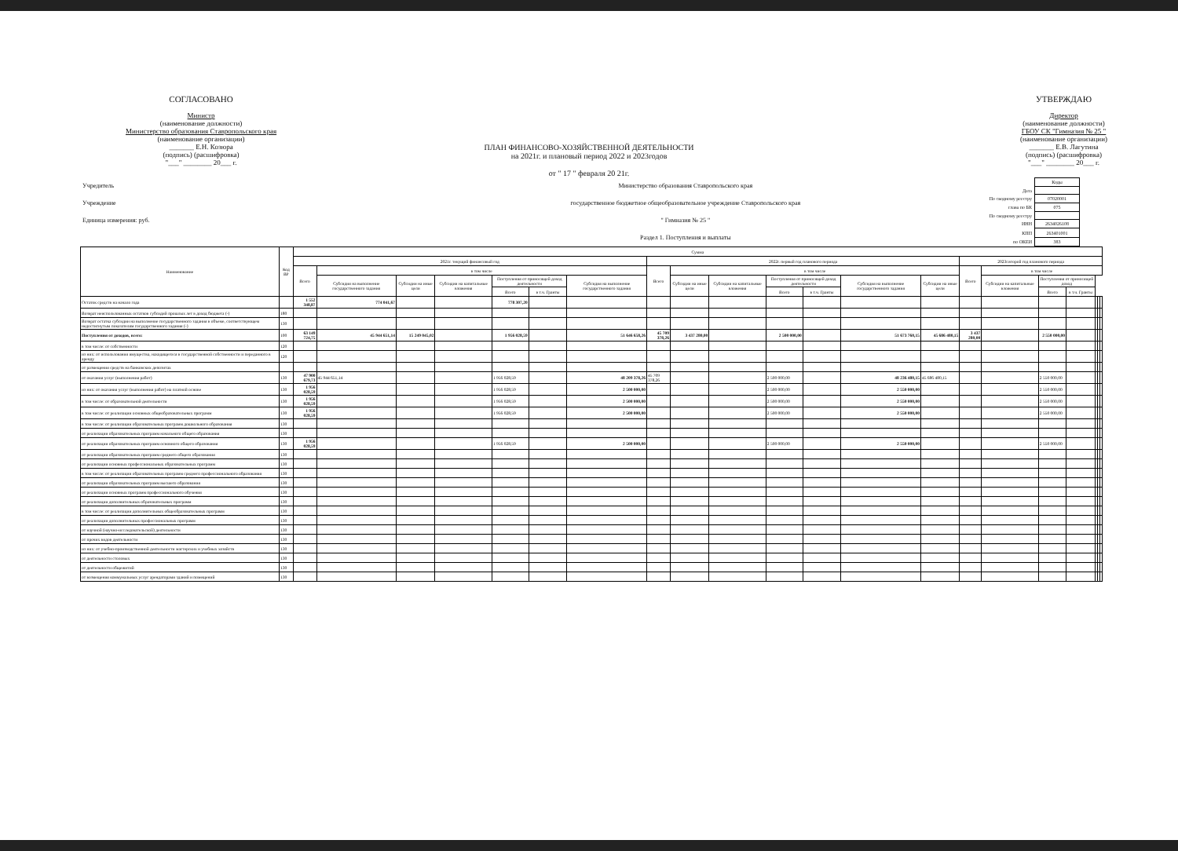СОГЛАСОВАНО
Министр
(наименование должности)
Министерство образования Ставропольского края
(наименование организации)
_______ Е.Н. Козюра
(подпись) (расшифровка)
"___" ________ 20___ г.
УТВЕРЖДАЮ
Директор
(наименование должности)
ГБОУ СК "Гимназия № 25 "
(наименование организации)
_______ Е.В. Лагутина
(подпись) (расшифровка)
"___" ________ 20___ г.
ПЛАН ФИНАНСОВО-ХОЗЯЙСТВЕННОЙ ДЕЯТЕЛЬНОСТИ
на 2021г. и плановый период 2022 и 2023годов
от " 17 " февраля 20 21г.
Учредитель
Учреждение
Единица измерения: руб.
Министерство образования Ставропольского края
государственное бюджетное общеобразовательное учреждение Ставропольского края
" Гимназия № 25 "
Раздел 1. Поступления и выплаты
| | Коды |
| Дата | |
| По сводному реестру | 07020001 |
| глава по БК | 075 |
| По сводному реестру | |
| ИНН | 2634026108 |
| КПП | 263401001 |
| по ОКЕИ | 383 |
| Наименование | Код ВР | Сумма | | | | | | | | | | | | | | | | | | | | |
| --- | --- | --- | --- | --- | --- | --- | --- | --- | --- | --- | --- | --- | --- | --- | --- | --- | --- | --- | --- | --- | --- | --- |
| | | 2021г. текущий финансовый год | | | | | | | 2022г. первый год планового периода | | | | | | | 2023г.второй год планового периода | | | | | | |
| | | Всего | в том числе | | | | | | Всего | в том числе | | | | | | Всего | в том числе | | | | | |
| | | | Субсидия на выполнение государственного задания | Субсидии на иные цели | Субсидии на капитальные вложения | Поступления от приносящей доход деятельности | | Субсидия на выполнение государственного задания | | Субсидии на иные цели | Субсидии на капитальные вложения | Поступления от приносящей доход деятельности | | Субсидия на выполнение государственного задания | Субсидии на иные цели | | Субсидии на капитальные вложения | Поступления от приносящей доход | | | | |
| | | | | | | Всего | в т.ч. Гранты | | | | | Всего | в т.ч. Гранты | | | | | Всего | в т.ч. Гранты | | | |
| Остаток средств на начало года | | 1 552 348,87 | 774 041,67 | | | 778 307,20 | | | | | | | | | | | | | | | | |
| Возврат неиспользованных остатков субсидий прошлых лет в доход бюджета (-) | 180 | | | | | | | | | | | | | | | | | | | | | |
| Возврат остатка субсидии на выполнение государственного задания в объеме, соответствующем недостигнутым показателям государственного задания (-) | 130 | | | | | | | | | | | | | | | | | | | | | |
| Поступления от доходов, всего: | 100 | 63 149 724,75 | 45 944 651,14 | 15 249 045,02 | | 1 956 028,59 | | 51 646 658,26 | 45 709 378,26 | 3 437 280,00 | | 2 500 000,00 | | 51 673 760,15 | 45 686 480,15 | 3 437 280,00 | | 2 550 000,00 | | | | |
| в том числе: от собственности | 120 | | | | | | | | | | | | | | | | | | | | | |
| из них: от использования имущества, находящегося в государственной собственности и переданного в аренду | 120 | | | | | | | | | | | | | | | | | | | | | |
| от размещения средств на банковских депозитах | | | | | | | | | | | | | | | | | | | | | | |
| от оказания услуг (выполнения работ) | 130 | 47 900 679,73 | 45 944 651,14 | | | 1 956 028,59 | | 48 209 378,26 | 45 709 378,26 | | | 2 500 000,00 | | 48 236 480,15 | 45 686 480,15 | | | 2 550 000,00 | | | | |
| из них: от оказания услуг (выполнения работ) на платной основе | 130 | 1 956 028,59 | | | | 1 956 028,59 | | 2 500 000,00 | | | | 2 500 000,00 | | 2 550 000,00 | | | | 2 550 000,00 | | | | |
| в том числе: от образовательной деятельности | 130 | 1 956 028,59 | | | | 1 956 028,59 | | 2 500 000,00 | | | | 2 500 000,00 | | 2 550 000,00 | | | | 2 550 000,00 | | | | |
| в том числе: от реализации основных общеобразовательных программ | 130 | 1 956 028,59 | | | | 1 956 028,59 | | 2 500 000,00 | | | | 2 500 000,00 | | 2 550 000,00 | | | | 2 550 000,00 | | | | |
| в том числе: от реализации образовательных программ дошкольного образования | 130 | | | | | | | | | | | | | | | | | | | | | |
| от реализации образовательных программ начального общего образования | 130 | | | | | | | | | | | | | | | | | | | | | |
| от реализации образовательных программ основного общего образования | 130 | 1 956 028,59 | | | | 1 956 028,59 | | 2 500 000,00 | | | | 2 500 000,00 | | 2 550 000,00 | | | | 2 550 000,00 | | | | |
| от реализации образовательных программ среднего общего образования | 130 | | | | | | | | | | | | | | | | | | | | | |
| от реализации основных профессиональных образовательных программ | 130 | | | | | | | | | | | | | | | | | | | | | |
| в том числе: от реализации образовательных программ среднего профессионального образования | 130 | | | | | | | | | | | | | | | | | | | | | |
| от реализации образовательных программ высшего образования | 130 | | | | | | | | | | | | | | | | | | | | | |
| от реализации основных программ профессионального обучения | 130 | | | | | | | | | | | | | | | | | | | | | |
| от реализации дополнительных образовательных программ | 130 | | | | | | | | | | | | | | | | | | | | | |
| в том числе: от реализации дополнительных общеобразовательных программ | 130 | | | | | | | | | | | | | | | | | | | | | |
| от реализации дополнительных профессиональных программ | 130 | | | | | | | | | | | | | | | | | | | | | |
| от научной (научно-исследовательской) деятельности | 130 | | | | | | | | | | | | | | | | | | | | | |
| от прочих видов деятельности | 130 | | | | | | | | | | | | | | | | | | | | | |
| из них: от учебно-производственной деятельности мастерских и учебных хозяйств | 130 | | | | | | | | | | | | | | | | | | | | | |
| от деятельности столовых | 130 | | | | | | | | | | | | | | | | | | | | | |
| от деятельности общежитий | 130 | | | | | | | | | | | | | | | | | | | | | |
| от возмещения коммунальных услуг арендаторами зданий и помещений | 130 | | | | | | | | | | | | | | | | | | | | | |